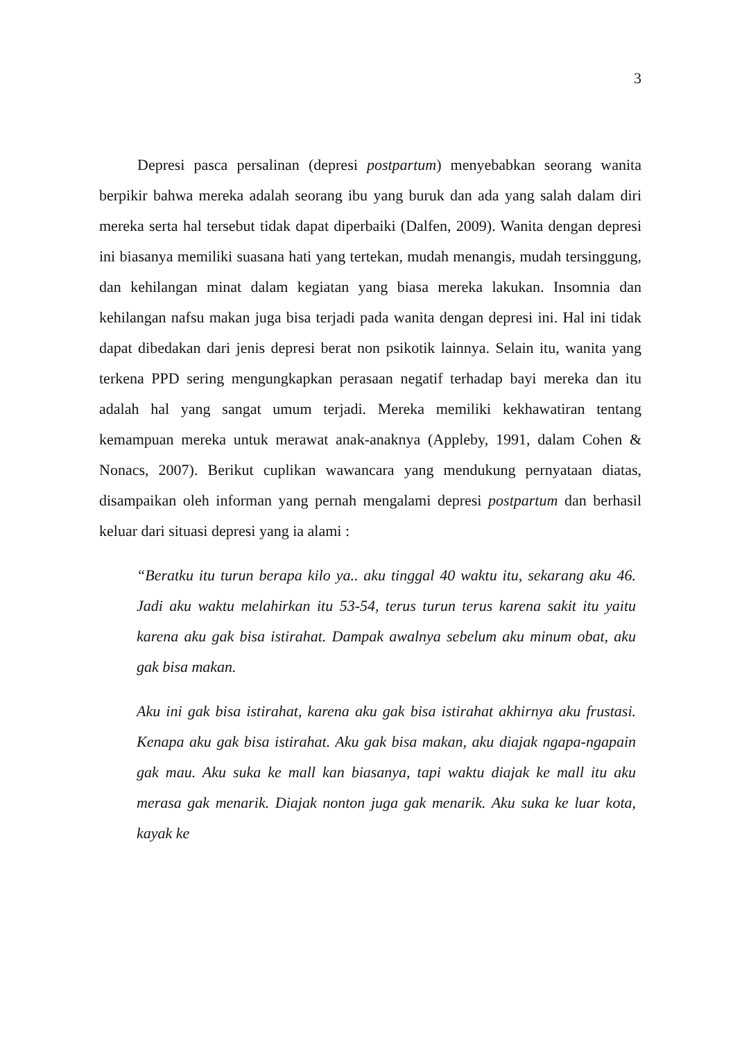3
Depresi pasca persalinan (depresi postpartum) menyebabkan seorang wanita berpikir bahwa mereka adalah seorang ibu yang buruk dan ada yang salah dalam diri mereka serta hal tersebut tidak dapat diperbaiki (Dalfen, 2009). Wanita dengan depresi ini biasanya memiliki suasana hati yang tertekan, mudah menangis, mudah tersinggung, dan kehilangan minat dalam kegiatan yang biasa mereka lakukan. Insomnia dan kehilangan nafsu makan juga bisa terjadi pada wanita dengan depresi ini. Hal ini tidak dapat dibedakan dari jenis depresi berat non psikotik lainnya. Selain itu, wanita yang terkena PPD sering mengungkapkan perasaan negatif terhadap bayi mereka dan itu adalah hal yang sangat umum terjadi. Mereka memiliki kekhawatiran tentang kemampuan mereka untuk merawat anak-anaknya (Appleby, 1991, dalam Cohen & Nonacs, 2007). Berikut cuplikan wawancara yang mendukung pernyataan diatas, disampaikan oleh informan yang pernah mengalami depresi postpartum dan berhasil keluar dari situasi depresi yang ia alami :
“Beratku itu turun berapa kilo ya.. aku tinggal 40 waktu itu, sekarang aku 46. Jadi aku waktu melahirkan itu 53-54, terus turun terus karena sakit itu yaitu karena aku gak bisa istirahat. Dampak awalnya sebelum aku minum obat, aku gak bisa makan.
Aku ini gak bisa istirahat, karena aku gak bisa istirahat akhirnya aku frustasi. Kenapa aku gak bisa istirahat. Aku gak bisa makan, aku diajak ngapa-ngapain gak mau. Aku suka ke mall kan biasanya, tapi waktu diajak ke mall itu aku merasa gak menarik. Diajak nonton juga gak menarik. Aku suka ke luar kota, kayak ke